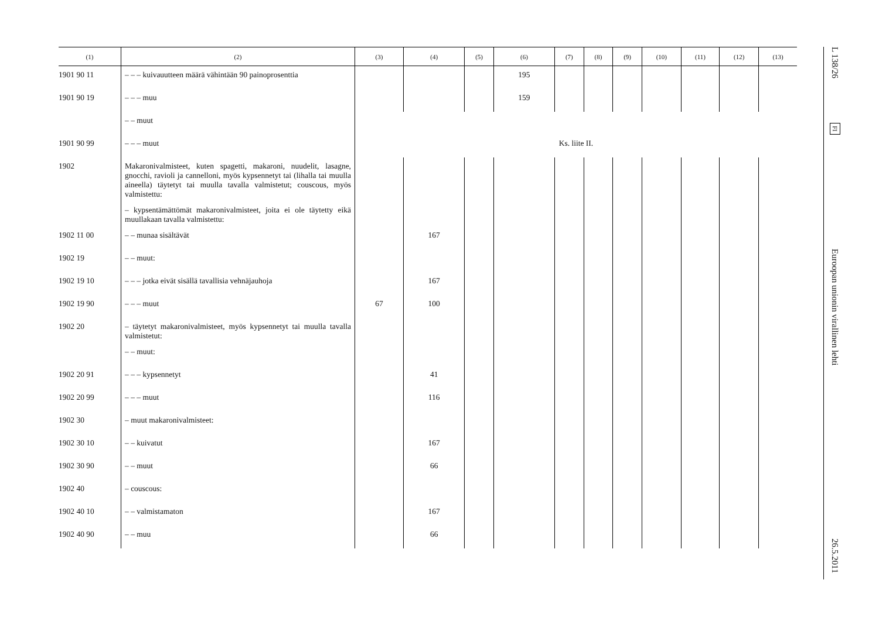| (1) | (2) | (3) | (4) | (5) | (6) | (7) | (8) | (9) | (10) | (11) | (12) | (13) |
| --- | --- | --- | --- | --- | --- | --- | --- | --- | --- | --- | --- | --- |
| 1901 90 11 | – – – kuivauutteen määrä vähintään 90 painoprosenttia | | | | 195 | | | | | | | |
| 1901 90 19 | – – – muu | | | | 159 | | | | | | | |
| | – – muut | | | | | | | | | | | |
| 1901 90 99 | – – – muut | Ks. liite II. | | | | | | | | | | |
| 1902 | Makaronivalmisteet, kuten spagetti, makaroni, nuudelit, lasagne, gnocchi, ravioli ja cannelloni, myös kypsennetyt tai (lihalla tai muulla aineella) täytetyt tai muulla tavalla valmistetut; couscous, myös valmistettu: | | | | | | | | | | | |
| | – kypsentämättömät makaronivalmisteet, joita ei ole täytetty eikä muullakaan tavalla valmistettu: | | | | | | | | | | | |
| 1902 11 00 | – – munaa sisältävät | | 167 | | | | | | | | | |
| 1902 19 | – – muut: | | | | | | | | | | | |
| 1902 19 10 | – – – jotka eivät sisällä tavallisia vehnäjauhoja | | 167 | | | | | | | | | |
| 1902 19 90 | – – – muut | 67 | 100 | | | | | | | | | |
| 1902 20 | – täytetyt makaronivalmisteet, myös kypsennetyt tai muulla tavalla valmistetut: | | | | | | | | | | | |
| | – – muut: | | | | | | | | | | | |
| 1902 20 91 | – – – kypsennetyt | | 41 | | | | | | | | | |
| 1902 20 99 | – – – muut | | 116 | | | | | | | | | |
| 1902 30 | – muut makaronivalmisteet: | | | | | | | | | | | |
| 1902 30 10 | – – kuivatut | | 167 | | | | | | | | | |
| 1902 30 90 | – – muut | | 66 | | | | | | | | | |
| 1902 40 | – couscous: | | | | | | | | | | | |
| 1902 40 10 | – – valmistamaton | | 167 | | | | | | | | | |
| 1902 40 90 | – – muu | | 66 | | | | | | | | | |
L 138/26
FI
Euroopan unionin virallinen lehti
26.5.2011